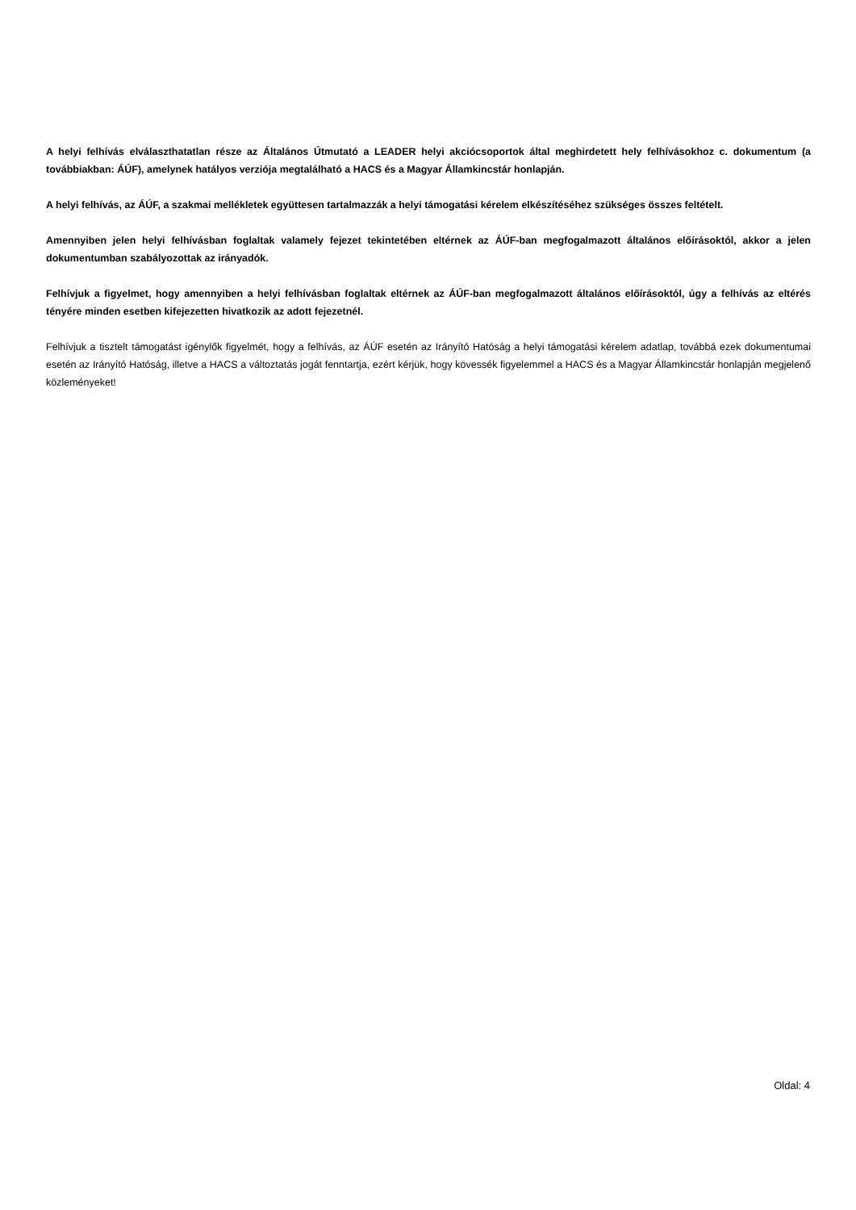A helyi felhívás elválaszthatatlan része az Általános Útmutató a LEADER helyi akciócsoportok által meghirdetett hely felhívásokhoz c. dokumentum (a továbbiakban: ÁÚF), amelynek hatályos verziója megtalálható a HACS és a Magyar Államkincstár honlapján.
A helyi felhívás, az ÁÚF, a szakmai mellékletek együttesen tartalmazzák a helyi támogatási kérelem elkészítéséhez szükséges összes feltételt.
Amennyiben jelen helyi felhívásban foglaltak valamely fejezet tekintetében eltérnek az ÁÚF-ban megfogalmazott általános előírásoktól, akkor a jelen dokumentumban szabályozottak az irányadók.
Felhívjuk a figyelmet, hogy amennyiben a helyi felhívásban foglaltak eltérnek az ÁÚF-ban megfogalmazott általános előírásoktól, úgy a felhívás az eltérés tényére minden esetben kifejezetten hivatkozik az adott fejezetnél.
Felhívjuk a tisztelt támogatást igénylők figyelmét, hogy a felhívás, az ÁÚF esetén az Irányító Hatóság a helyi támogatási kérelem adatlap, továbbá ezek dokumentumai esetén az Irányító Hatóság, illetve a HACS a változtatás jogát fenntartja, ezért kérjük, hogy kövessék figyelemmel a HACS és a Magyar Államkincstár honlapján megjelenő közleményeket!
Oldal: 4